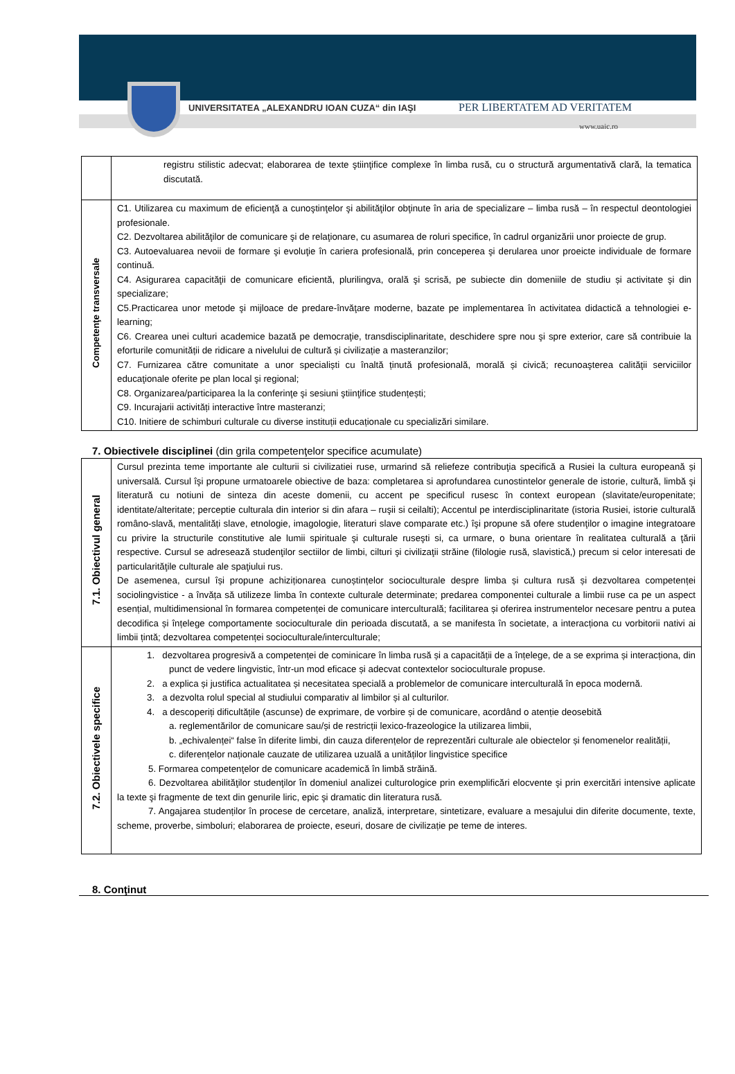UNIVERSITATEA „ALEXANDRU IOAN CUZA“ din IAŞI
PER LIBERTATEM AD VERITATEM
www.uaic.ro
| | registru stilistic adecvat; elaborarea de texte ştiinţifice complexe în limba rusă, cu o structură argumentativă clară, la tematica discutată. |
| Competenţe transversale | C1. Utilizarea cu maximum de eficienţă a cunoştinţelor şi abilităţilor obţinute în aria de specializare – limba rusă – în respectul deontologiei profesionale. C2. Dezvoltarea abilităţilor de comunicare şi de relaţionare, cu asumarea de roluri specifice, în cadrul organizării unor proiecte de grup. C3. Autoevaluarea nevoii de formare şi evoluţie în cariera profesională, prin conceperea şi derularea unor proeicte individuale de formare continuă. C4. Asigurarea capacităţii de comunicare eficientă, plurilingva, orală şi scrisă, pe subiecte din domeniile de studiu și activitate şi din specializare; C5.Practicarea unor metode şi mijloace de predare-învăţare moderne, bazate pe implementarea în activitatea didactică a tehnologiei e-learning; C6. Crearea unei culturi academice bazată pe democraţie, transdisciplinaritate, deschidere spre nou şi spre exterior, care să contribuie la eforturile comunității de ridicare a nivelului de cultură și civilizație a masteranzilor; C7. Furnizarea către comunitate a unor specialiști cu înaltă ținută profesională, morală și civică; recunoaşterea calităţii serviciilor educaţionale oferite pe plan local şi regional; C8. Organizarea/participarea la la conferinţe şi sesiuni ştiinţifice studențești; C9. Incurajarii activități interactive între masteranzi; C10. Initiere de schimburi culturale cu diverse instituții educaționale cu specializări similare. |
7. Obiectivele disciplinei (din grila competenţelor specifice acumulate)
| 7.1. Obiectivul general | Cursul prezinta teme importante ale culturii si civilizatiei ruse, urmarind să reliefeze contribuţia specifică a Rusiei la cultura europeană și universală. Cursul îşi propune urmatoarele obiective de baza: completarea si aprofundarea cunostintelor generale de istorie, cultură, limbă şi literatură cu notiuni de sinteza din aceste domenii, cu accent pe specificul rusesc în context european (slavitate/europenitate; identitate/alteritate; perceptie culturala din interior si din afara – ruşii si ceilalti); Accentul pe interdisciplinaritate (istoria Rusiei, istorie culturală româno-slavă, mentalități slave, etnologie, imagologie, literaturi slave comparate etc.) îşi propune să ofere studenţilor o imagine integratoare cu privire la structurile constitutive ale lumii spirituale şi culturale ruseşti si, ca urmare, o buna orientare în realitatea culturală a ţării respective. Cursul se adresează studenţilor sectiilor de limbi, cilturi şi civilizaţii străine (filologie rusă, slavistică,) precum si celor interesati de particularităţile culturale ale spaţiului rus. De asemenea, cursul își propune achiziționarea cunoștințelor socioculturale despre limba și cultura rusă și dezvoltarea competenței sociolingvistice - a învăța să utilizeze limba în contexte culturale determinate; predarea componentei culturale a limbii ruse ca pe un aspect esențial, multidimensional în formarea competenței de comunicare interculturală; facilitarea și oferirea instrumentelor necesare pentru a putea decodifica și înțelege comportamente socioculturale din perioada discutată, a se manifesta în societate, a interacționa cu vorbitorii nativi ai limbii țintă; dezvoltarea competenței socioculturale/interculturale; |
| 7.2. Obiectivele specifice | 1. dezvoltarea progresivă a competenței de cominicare în limba rusă și a capacității de a înțelege, de a se exprima și interacționa, din punct de vedere lingvistic, într-un mod eficace și adecvat contextelor socioculturale propuse. 2. a explica și justifica actualitatea și necesitatea specială a problemelor de comunicare interculturală în epoca modernă. 3. a dezvolta rolul special al studiului comparativ al limbilor și al culturilor. 4. a descoperiți dificultățile (ascunse) de exprimare, de vorbire și de comunicare, acordând o atenție deosebită a. reglementărilor de comunicare sau/și de restricții lexico-frazeologice la utilizarea limbii, b. „echivalenței“ false în diferite limbi, din cauza diferențelor de reprezentări culturale ale obiectelor și fenomenelor realității, c. diferențelor naționale cauzate de utilizarea uzuală a unităților lingvistice specifice 5. Formarea competenţelor de comunicare academică în limbă străină. 6. Dezvoltarea abilităţilor studenţilor în domeniul analizei culturologice prin exemplificări elocvente şi prin exercitări intensive aplicate la texte şi fragmente de text din genurile liric, epic şi dramatic din literatura rusă. 7. Angajarea studenților în procese de cercetare, analiză, interpretare, sintetizare, evaluare a mesajului din diferite documente, texte, scheme, proverbe, simboluri; elaborarea de proiecte, eseuri, dosare de civilizație pe teme de interes. |
8. Conţinut